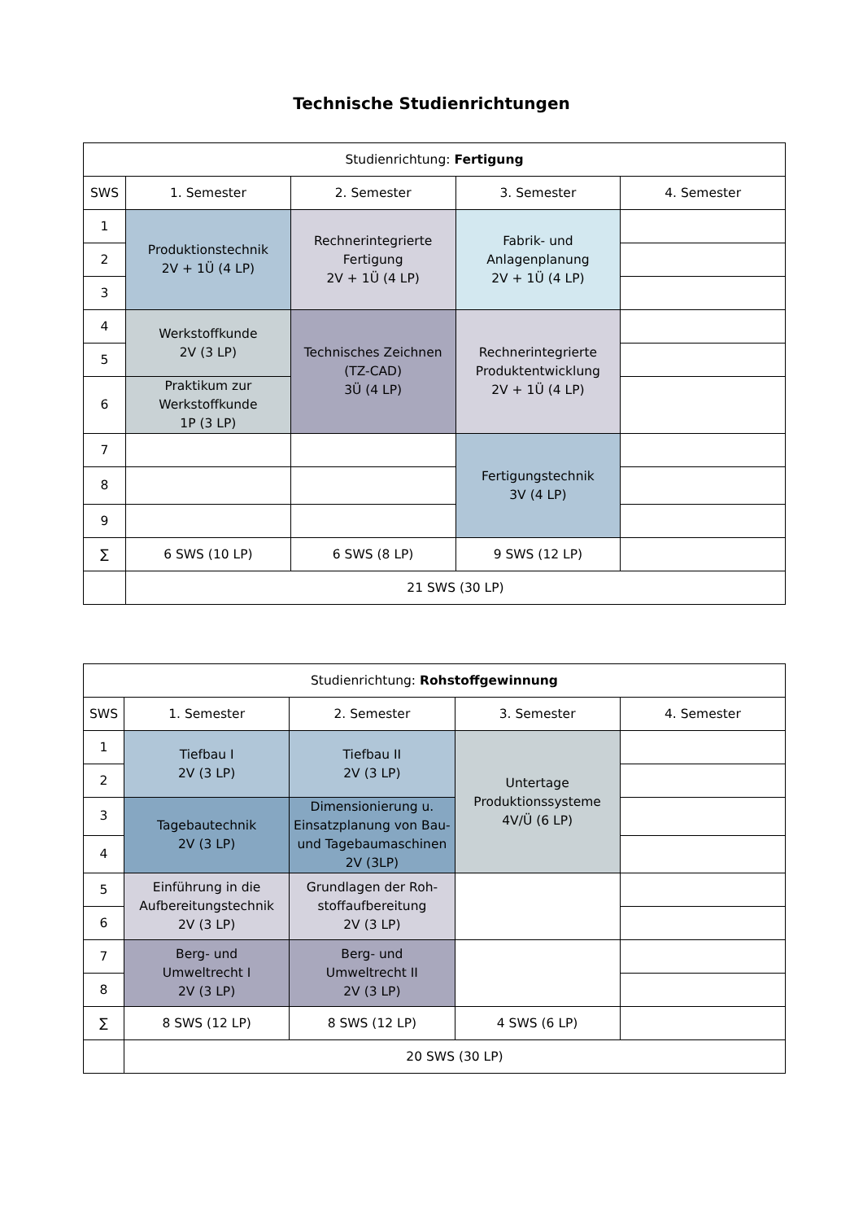Technische Studienrichtungen
| Studienrichtung: Fertigung | | | | |
| --- | --- | --- | --- | --- |
| SWS | 1. Semester | 2. Semester | 3. Semester | 4. Semester |
| 1 | Produktionstechnik 2V + 1Ü (4 LP) | Rechnerintegrierte Fertigung 2V + 1Ü (4 LP) | Fabrik- und Anlagenplanung 2V + 1Ü (4 LP) | |
| 2 | | | | |
| 3 | | | | |
| 4 | Werkstoffkunde 2V (3 LP) | Technisches Zeichnen (TZ-CAD) 3Ü (4 LP) | Rechnerintegrierte Produktentwicklung 2V + 1Ü (4 LP) | |
| 5 | | | | |
| 6 | Praktikum zur Werkstoffkunde 1P (3 LP) | | | |
| 7 | | | Fertigungstechnik 3V (4 LP) | |
| 8 | | | | |
| 9 | | | | |
| ∑ | 6 SWS (10 LP) | 6 SWS (8 LP) | 9 SWS (12 LP) | |
| | 21 SWS (30 LP) | | | |
| Studienrichtung: Rohstoffgewinnung | | | | |
| --- | --- | --- | --- | --- |
| SWS | 1. Semester | 2. Semester | 3. Semester | 4. Semester |
| 1 | Tiefbau I 2V (3 LP) | Tiefbau II 2V (3 LP) | Untertage Produktionssysteme 4V/Ü (6 LP) | |
| 2 | | | | |
| 3 | Tagebautechnik 2V (3 LP) | Dimensionierung u. Einsatzplanung von Bau- und Tagebaumaschinen 2V (3LP) | | |
| 4 | | | | |
| 5 | Einführung in die Aufbereitungstechnik 2V (3 LP) | Grundlagen der Roh- stoffaufbereitung 2V (3 LP) | | |
| 6 | | | | |
| 7 | Berg- und Umweltrecht I 2V (3 LP) | Berg- und Umweltrecht II 2V (3 LP) | | |
| 8 | | | | |
| ∑ | 8 SWS (12 LP) | 8 SWS (12 LP) | 4 SWS (6 LP) | |
| | 20 SWS (30 LP) | | | |